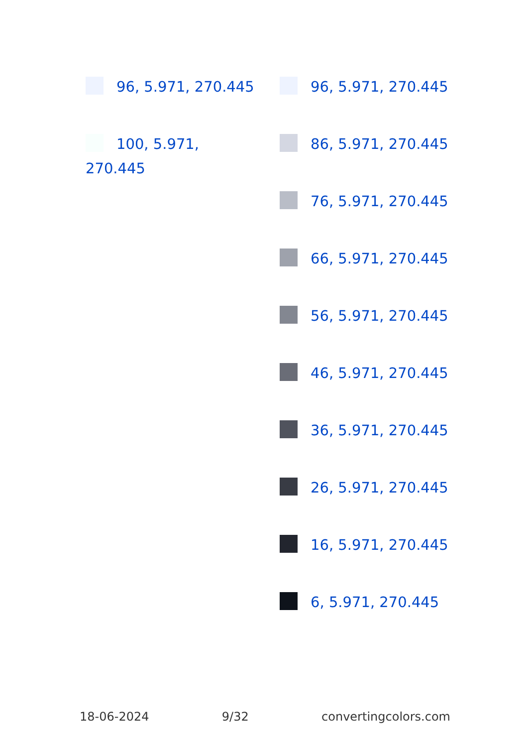96, 5.971, 270.445
100, 5.971, 270.445
96, 5.971, 270.445
86, 5.971, 270.445
76, 5.971, 270.445
66, 5.971, 270.445
56, 5.971, 270.445
46, 5.971, 270.445
36, 5.971, 270.445
26, 5.971, 270.445
16, 5.971, 270.445
6, 5.971, 270.445
18-06-2024 9/32 convertingcolors.com